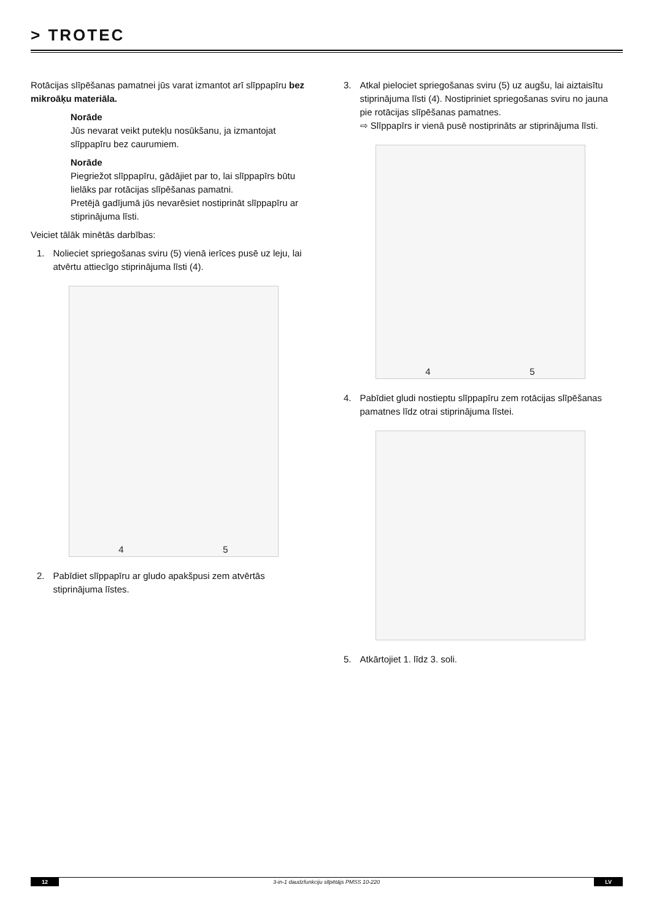> TROTEC
Rotācijas slīpēšanas pamatnei jūs varat izmantot arī slīppapīru bez mikroāķu materiāla.
Norāde
Jūs nevarat veikt putekļu nosūkšanu, ja izmantojat slīppapīru bez caurumiem.
Norāde
Piegriežot slīppapīru, gādājiet par to, lai slīppapīrs būtu lielāks par rotācijas slīpēšanas pamatni.
Pretējā gadījumā jūs nevarēsiet nostiprināt slīppapīru ar stiprinājuma līsti.
Veiciet tālāk minētās darbības:
1. Nolieciet spriegošanas sviru (5) vienā ierīces pusē uz leju, lai atvērtu attiecīgo stiprinājuma līsti (4).
4 5
2. Pabīdiet slīppapīru ar gludo apakšpusi zem atvērtās stiprinājuma līstes.
3. Atkal pielociet spriegošanas sviru (5) uz augšu, lai aiztaisītu stiprinājuma līsti (4). Nostipriniet spriegošanas sviru no jauna pie rotācijas slīpēšanas pamatnes.
⇨ Slīppapīrs ir vienā pusē nostiprināts ar stiprinājuma līsti.
4 5
4. Pabīdiet gludi nostieptu slīppapīru zem rotācijas slīpēšanas pamatnes līdz otrai stiprinājuma līstei.
5. Atkārtojiet 1. līdz 3. soli.
12 3-in-1 daudzfunkciju slīpētājs PMSS 10-220 LV